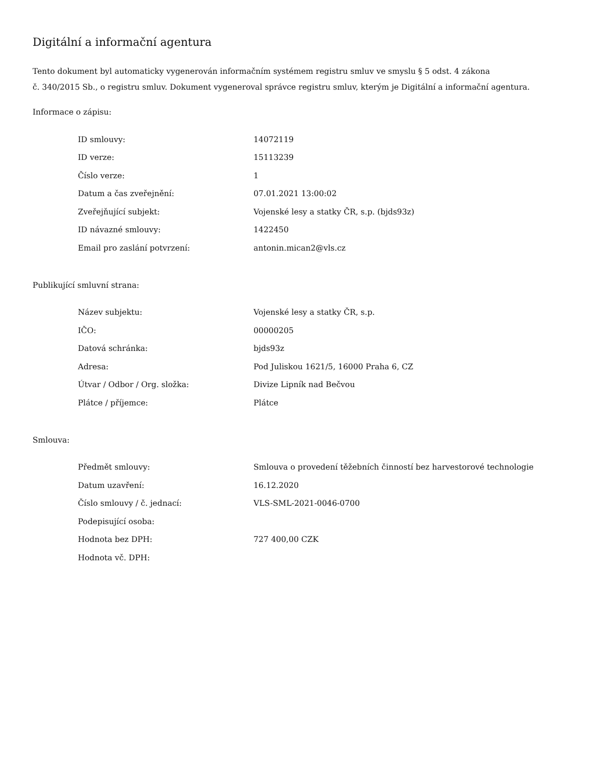Digitální a informační agentura
Tento dokument byl automaticky vygenerován informačním systémem registru smluv ve smyslu § 5 odst. 4 zákona
č. 340/2015 Sb., o registru smluv. Dokument vygeneroval správce registru smluv, kterým je Digitální a informační agentura.
Informace o zápisu:
| ID smlouvy: | 14072119 |
| ID verze: | 15113239 |
| Číslo verze: | 1 |
| Datum a čas zveřejnění: | 07.01.2021 13:00:02 |
| Zveřejňující subjekt: | Vojenské lesy a statky ČR, s.p. (bjds93z) |
| ID návazné smlouvy: | 1422450 |
| Email pro zaslání potvrzení: | antonin.mican2@vls.cz |
Publikující smluvní strana:
| Název subjektu: | Vojenské lesy a statky ČR, s.p. |
| IČO: | 00000205 |
| Datová schránka: | bjds93z |
| Adresa: | Pod Juliskou 1621/5, 16000 Praha 6, CZ |
| Útvar / Odbor / Org. složka: | Divize Lipník nad Bečvou |
| Plátce / příjemce: | Plátce |
Smlouva:
| Předmět smlouvy: | Smlouva o provedení těžebních činností bez harvestorové technologie |
| Datum uzavření: | 16.12.2020 |
| Číslo smlouvy / č. jednací: | VLS-SML-2021-0046-0700 |
| Podepisující osoba: | |
| Hodnota bez DPH: | 727 400,00 CZK |
| Hodnota vč. DPH: | |